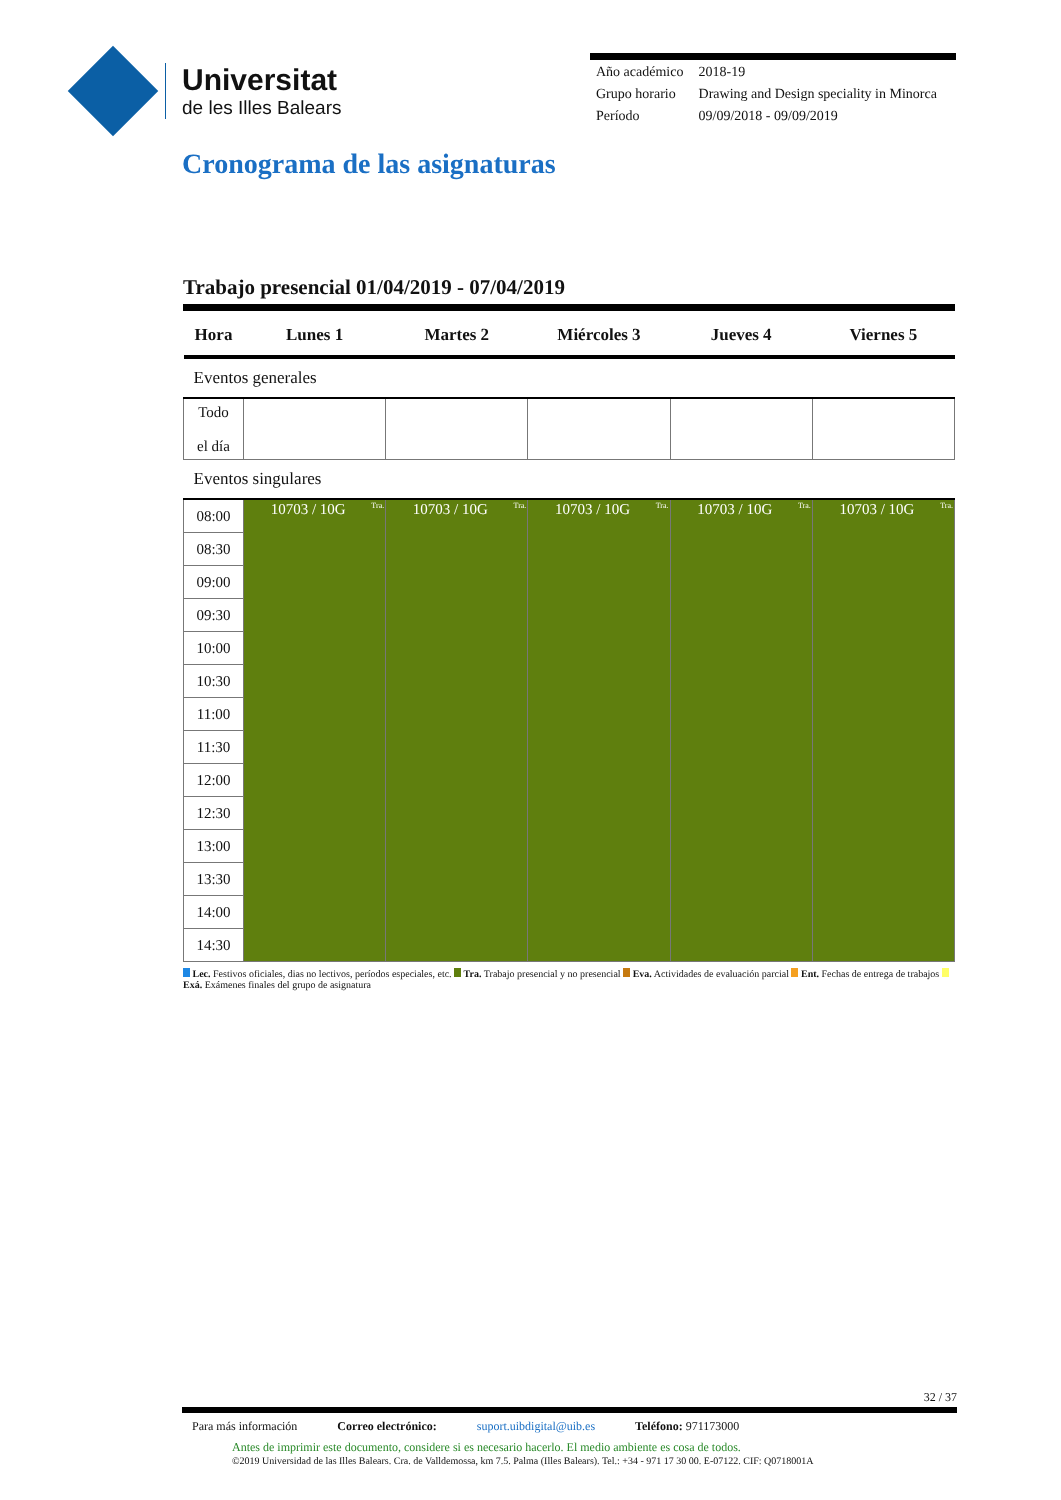Universitat
de les Illes Balears
| Año académico | 2018-19 |
| Grupo horario | Drawing and Design speciality in Minorca |
| Período | 09/09/2018 - 09/09/2019 |
Cronograma de las asignaturas
Trabajo presencial 01/04/2019 - 07/04/2019
| Hora | Lunes 1 | Martes 2 | Miércoles 3 | Jueves 4 | Viernes 5 |
| --- | --- | --- | --- | --- | --- |
| Eventos generales | | | | | |
| Todo el día | | | | | |
| Eventos singulares | | | | | |
| 08:00 | Tra. 10703 / 10G | Tra. 10703 / 10G | Tra. 10703 / 10G | Tra. 10703 / 10G | Tra. 10703 / 10G |
| 08:30 | | | | | |
| 09:00 | | | | | |
| 09:30 | | | | | |
| 10:00 | | | | | |
| 10:30 | | | | | |
| 11:00 | | | | | |
| 11:30 | | | | | |
| 12:00 | | | | | |
| 12:30 | | | | | |
| 13:00 | | | | | |
| 13:30 | | | | | |
| 14:00 | | | | | |
| 14:30 | | | | | |
Lec. Festivos oficiales, dias no lectivos, períodos especiales, etc. Tra. Trabajo presencial y no presencial Eva. Actividades de evaluación parcial Ent. Fechas de entrega de trabajos Exá. Exámenes finales del grupo de asignatura
32 / 37
Para más información Correo electrónico: suport.uibdigital@uib.es Teléfono: 971173000
Antes de imprimir este documento, considere si es necesario hacerlo. El medio ambiente es cosa de todos.
©2019 Universidad de las Illes Balears. Cra. de Valldemossa, km 7.5. Palma (Illes Balears). Tel.: +34 - 971 17 30 00. E-07122. CIF: Q0718001A